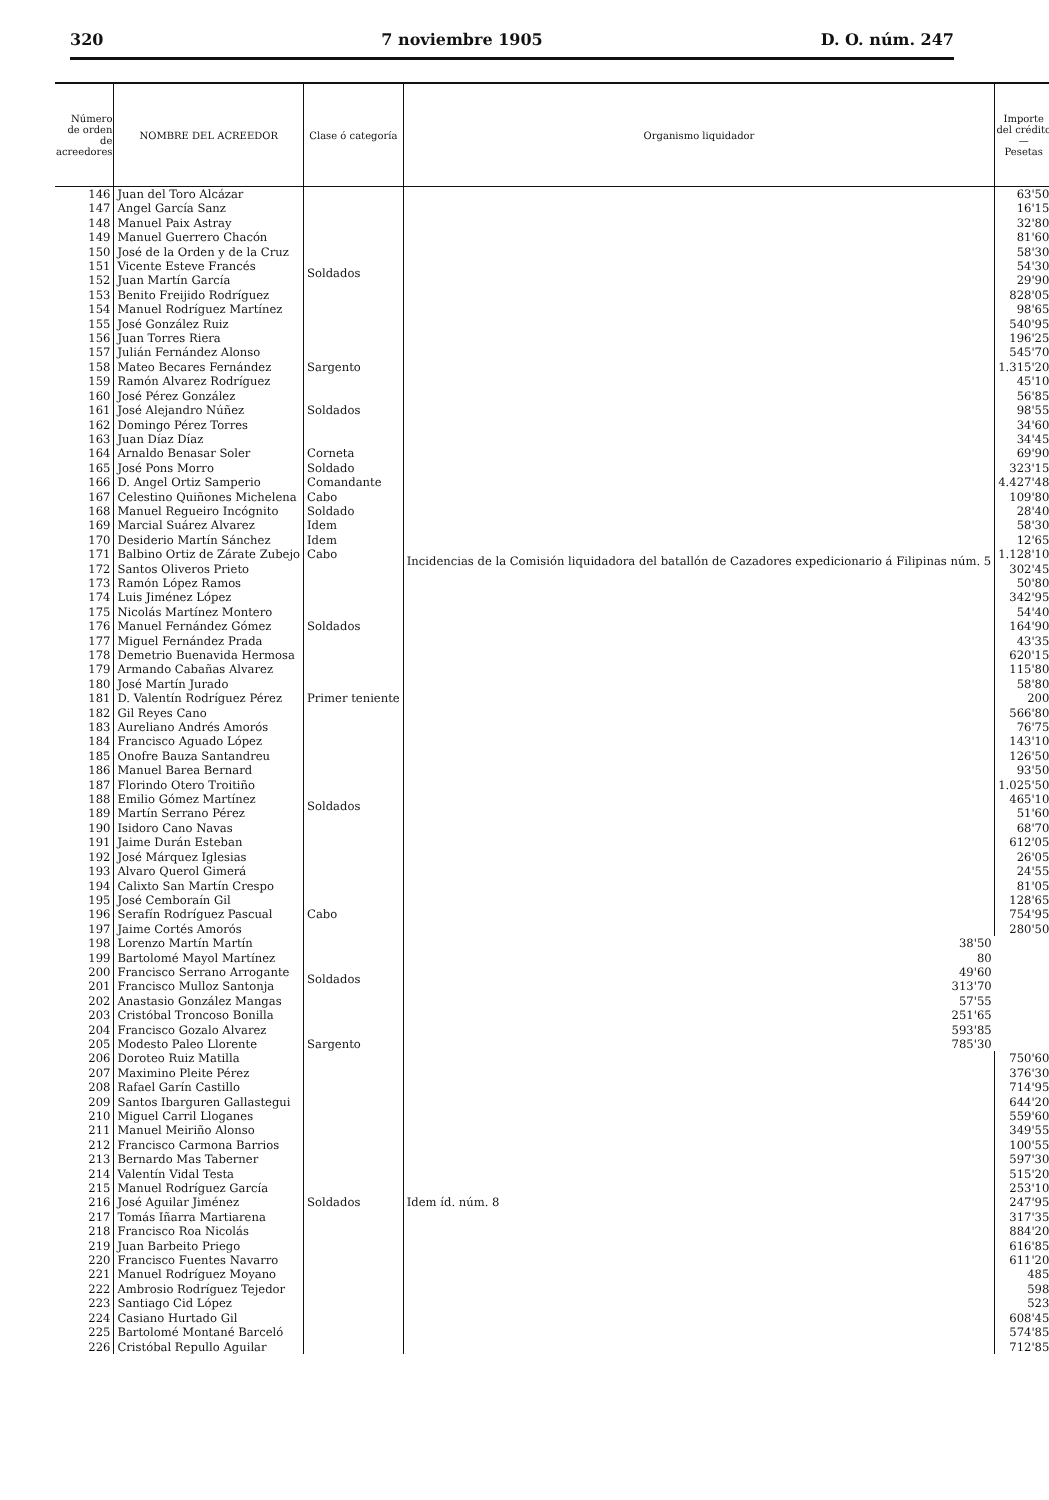320 7 noviembre 1905 D. O. núm. 247
| Número de orden de acreedores | NOMBRE DEL ACREEDOR | Clase ó categoría | Organismo liquidador | Importe del crédito — Pesetas |
| --- | --- | --- | --- | --- |
| 146 | Juan del Toro Alcázar | Soldados | Incidencias de la Comisión liquidadora del batallón de Cazadores expedicionario á Filipinas núm. 5 | 63'50 |
| 147 | Angel García Sanz | | | 16'15 |
| 148 | Manuel Paix Astray | | | 32'80 |
| 149 | Manuel Guerrero Chacón | | | 81'60 |
| 150 | José de la Orden y de la Cruz | | | 58'30 |
| 151 | Vicente Esteve Francés | | | 54'30 |
| 152 | Juan Martín García | | | 29'90 |
| 153 | Benito Freijido Rodríguez | | | 828'05 |
| 154 | Manuel Rodríguez Martínez | | | 98'65 |
| 155 | José González Ruiz | | | 540'95 |
| 156 | Juan Torres Riera | | | 196'25 |
| 157 | Julián Fernández Alonso | | | 545'70 |
| 158 | Mateo Becares Fernández | Sargento | | 1.315'20 |
| 159 | Ramón Alvarez Rodríguez | Soldados | | 45'10 |
| 160 | José Pérez González | | | 56'85 |
| 161 | José Alejandro Núñez | | | 98'55 |
| 162 | Domingo Pérez Torres | | | 34'60 |
| 163 | Juan Díaz Díaz | | | 34'45 |
| 164 | Arnaldo Benasar Soler | Corneta | | 69'90 |
| 165 | José Pons Morro | Soldado | | 323'15 |
| 166 | D. Angel Ortiz Samperio | Comandante | | 4.427'48 |
| 167 | Celestino Quiñones Michelena | Cabo | | 109'80 |
| 168 | Manuel Regueiro Incógnito | Soldado | | 28'40 |
| 169 | Marcial Suárez Alvarez | Idem | | 58'30 |
| 170 | Desiderio Martín Sánchez | Idem | | 12'65 |
| 171 | Balbino Ortiz de Zárate Zubejo | Cabo | | 1.128'10 |
| 172 | Santos Oliveros Prieto | Soldados | | 302'45 |
| 173 | Ramón López Ramos | | | 50'80 |
| 174 | Luis Jiménez López | | | 342'95 |
| 175 | Nicolás Martínez Montero | | | 54'40 |
| 176 | Manuel Fernández Gómez | | | 164'90 |
| 177 | Miguel Fernández Prada | | | 43'35 |
| 178 | Demetrio Buenavida Hermosa | | | 620'15 |
| 179 | Armando Cabañas Alvarez | | | 115'80 |
| 180 | José Martín Jurado | | | 58'80 |
| 181 | D. Valentín Rodríguez Pérez | Primer teniente | | 200 |
| 182 | Gil Reyes Cano | Soldados | | 566'80 |
| 183 | Aureliano Andrés Amorós | | | 76'75 |
| 184 | Francisco Aguado López | | | 143'10 |
| 185 | Onofre Bauza Santandreu | | | 126'50 |
| 186 | Manuel Barea Bernard | | | 93'50 |
| 187 | Florindo Otero Troitiño | | | 1.025'50 |
| 188 | Emilio Gómez Martínez | | | 465'10 |
| 189 | Martín Serrano Pérez | | | 51'60 |
| 190 | Isidoro Cano Navas | | | 68'70 |
| 191 | Jaime Durán Esteban | | | 612'05 |
| 192 | José Márquez Iglesias | | | 26'05 |
| 193 | Alvaro Querol Gimerá | | | 24'55 |
| 194 | Calixto San Martín Crespo | | | 81'05 |
| 195 | José Cemboraín Gil | | | 128'65 |
| 196 | Serafín Rodríguez Pascual | Cabo | | 754'95 |
| 197 | Jaime Cortés Amorós | Soldados | | 280'50 |
| 198 | Lorenzo Martín Martín | | 38'50 | |
| 199 | Bartolomé Mayol Martínez | | 80 | |
| 200 | Francisco Serrano Arrogante | | 49'60 | |
| 201 | Francisco Mulloz Santonja | | 313'70 | |
| 202 | Anastasio González Mangas | | 57'55 | |
| 203 | Cristóbal Troncoso Bonilla | | 251'65 | |
| 204 | Francisco Gozalo Alvarez | | 593'85 | |
| 205 | Modesto Paleo Llorente | Sargento | 785'30 | |
| 206 | Doroteo Ruiz Matilla | Soldados | Idem íd. núm. 8 | 750'60 |
| 207 | Maximino Pleite Pérez | | | 376'30 |
| 208 | Rafael Garín Castillo | | | 714'95 |
| 209 | Santos Ibarguren Gallastegui | | | 644'20 |
| 210 | Miguel Carril Lloganes | | | 559'60 |
| 211 | Manuel Meiriño Alonso | | | 349'55 |
| 212 | Francisco Carmona Barrios | | | 100'55 |
| 213 | Bernardo Mas Taberner | | | 597'30 |
| 214 | Valentín Vidal Testa | | | 515'20 |
| 215 | Manuel Rodríguez García | | | 253'10 |
| 216 | José Aguilar Jiménez | | | 247'95 |
| 217 | Tomás Iñarra Martiarena | | | 317'35 |
| 218 | Francisco Roa Nicolás | | | 884'20 |
| 219 | Juan Barbeito Priego | | | 616'85 |
| 220 | Francisco Fuentes Navarro | | | 611'20 |
| 221 | Manuel Rodríguez Moyano | | | 485 |
| 222 | Ambrosio Rodríguez Tejedor | | | 598 |
| 223 | Santiago Cid López | | | 523 |
| 224 | Casiano Hurtado Gil | | | 608'45 |
| 225 | Bartolomé Montané Barceló | | | 574'85 |
| 226 | Cristóbal Repullo Aguilar | | | 712'85 |